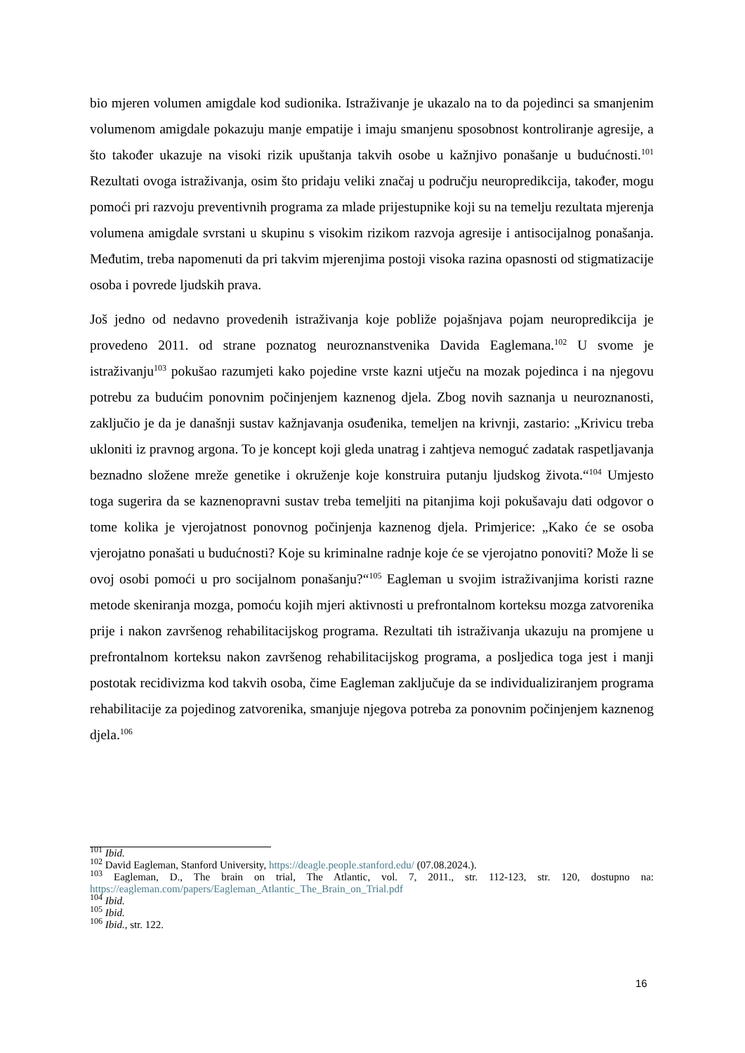bio mjeren volumen amigdale kod sudionika. Istraživanje je ukazalo na to da pojedinci sa smanjenim volumenom amigdale pokazuju manje empatije i imaju smanjenu sposobnost kontroliranje agresije, a što također ukazuje na visoki rizik upuštanja takvih osobe u kažnjivo ponašanje u budućnosti.<sup>101</sup> Rezultati ovoga istraživanja, osim što pridaju veliki značaj u području neuropredikcija, također, mogu pomoći pri razvoju preventivnih programa za mlade prijestupnike koji su na temelju rezultata mjerenja volumena amigdale svrstani u skupinu s visokim rizikom razvoja agresije i antisocijalnog ponašanja. Međutim, treba napomenuti da pri takvim mjerenjima postoji visoka razina opasnosti od stigmatizacije osoba i povrede ljudskih prava.
Još jedno od nedavno provedenih istraživanja koje pobliže pojašnjava pojam neuropredikcija je provedeno 2011. od strane poznatog neuroznanstvenika Davida Eaglemana.<sup>102</sup> U svome je istraživanju<sup>103</sup> pokušao razumjeti kako pojedine vrste kazni utječu na mozak pojedinca i na njegovu potrebu za budućim ponovnim počinjenjem kaznenog djela. Zbog novih saznanja u neuroznanosti, zaključio je da je današnji sustav kažnjavanja osuđenika, temeljen na krivnji, zastario: „Krivicu treba ukloniti iz pravnog argona. To je koncept koji gleda unatrag i zahtjeva nemoguć zadatak raspetljavanja beznadno složene mreže genetike i okruženje koje konstruira putanju ljudskog života.“<sup>104</sup> Umjesto toga sugerira da se kaznenopravni sustav treba temeljiti na pitanjima koji pokušavaju dati odgovor o tome kolika je vjerojatnost ponovnog počinjenja kaznenog djela. Primjerice: „Kako će se osoba vjerojatno ponašati u budućnosti? Koje su kriminalne radnje koje će se vjerojatno ponoviti? Može li se ovoj osobi pomoći u pro socijalnom ponašanju?“<sup>105</sup> Eagleman u svojim istraživanjima koristi razne metode skeniranja mozga, pomoću kojih mjeri aktivnosti u prefrontalnom korteksu mozga zatvorenika prije i nakon završenog rehabilitacijskog programa. Rezultati tih istraživanja ukazuju na promjene u prefrontalnom korteksu nakon završenog rehabilitacijskog programa, a posljedica toga jest i manji postotak recidivizma kod takvih osoba, čime Eagleman zaključuje da se individualiziranjem programa rehabilitacije za pojedinog zatvorenika, smanjuje njegova potreba za ponovnim počinjenjem kaznenog djela.<sup>106</sup>
<sup>101</sup> Ibid.
<sup>102</sup> David Eagleman, Stanford University, https://deagle.people.stanford.edu/ (07.08.2024.).
<sup>103</sup> Eagleman, D., The brain on trial, The Atlantic, vol. 7, 2011., str. 112-123, str. 120, dostupno na: https://eagleman.com/papers/Eagleman_Atlantic_The_Brain_on_Trial.pdf
<sup>104</sup> Ibid.
<sup>105</sup> Ibid.
<sup>106</sup> Ibid., str. 122.
16